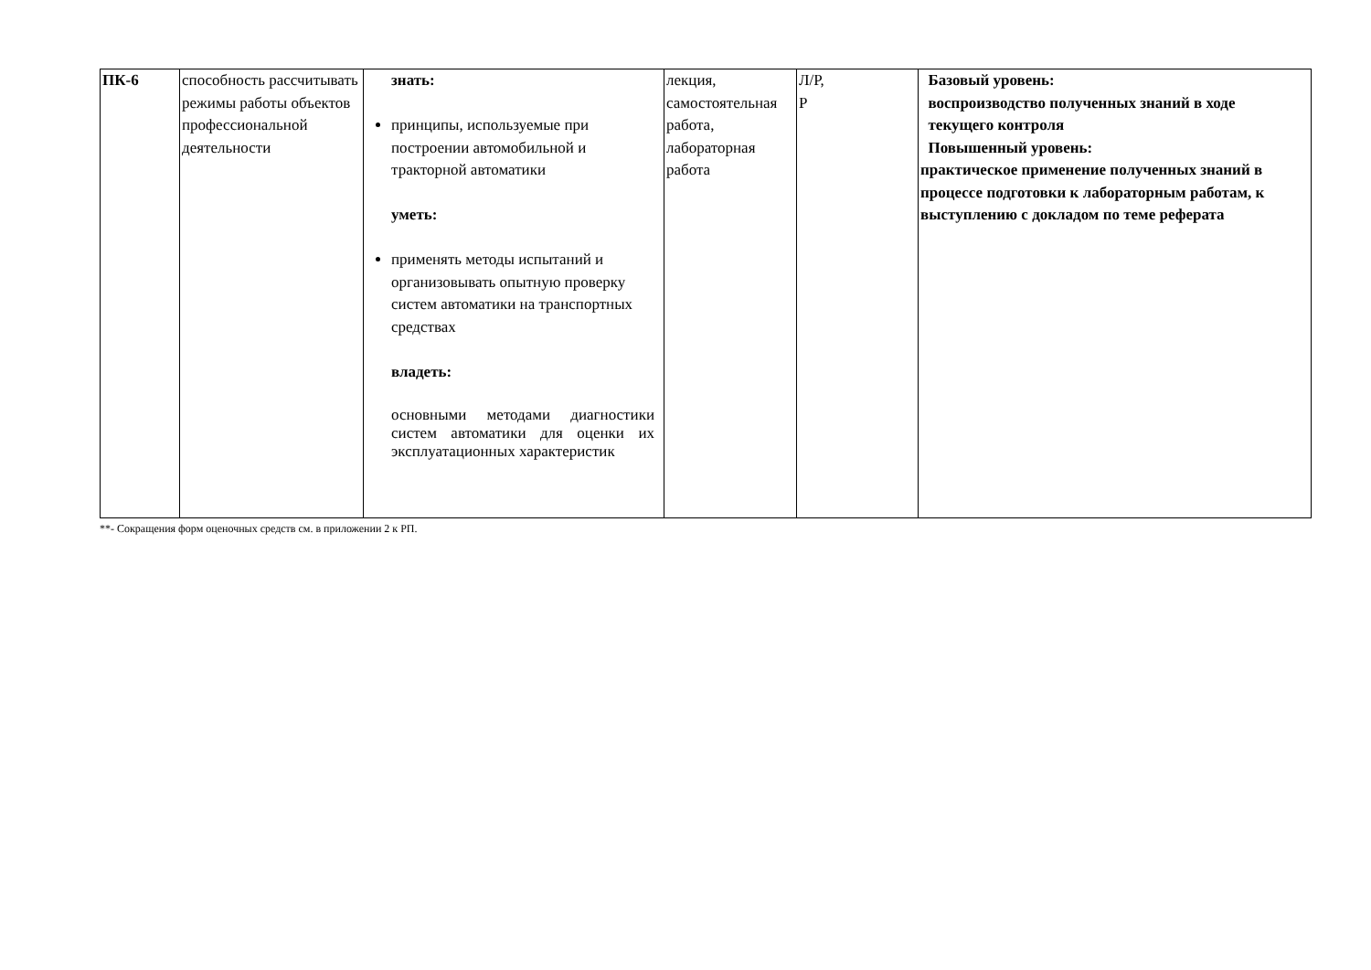| ПК-6 | способность рассчитывать режимы работы объектов профессиональной деятельности | знать: принципы, используемые при построении автомобильной и тракторной автоматики уметь: применять методы испытаний и организовывать опытную проверку систем автоматики на транспортных средствах владеть: основными методами диагностики систем автоматики для оценки их эксплуатационных характеристик | лекция, самостоятельная работа, лабораторная работа | Л/Р, Р | Базовый уровень: воспроизводство полученных знаний в ходе текущего контроля Повышенный уровень: практическое применение полученных знаний в процессе подготовки к лабораторным работам, к выступлению с докладом по теме реферата |
**- Сокращения форм оценочных средств см. в приложении 2 к РП.